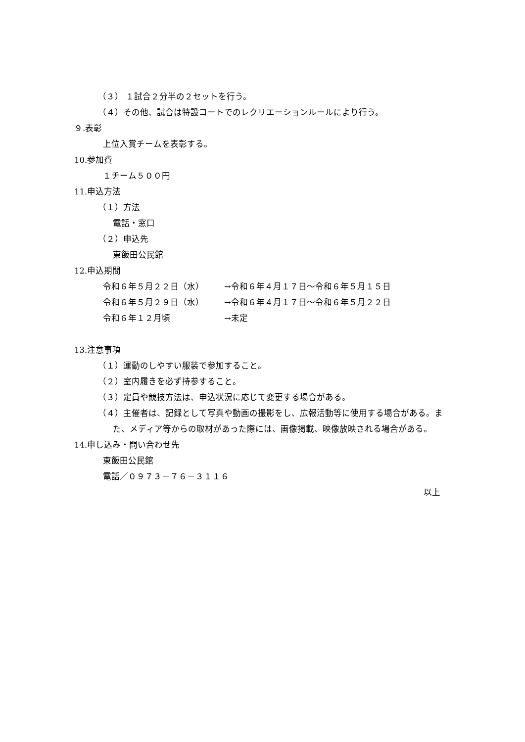（３） １試合２分半の２セットを行う。
（４）その他、試合は特設コートでのレクリエーションルールにより行う。
９.表彰
上位入賞チームを表彰する。
10.参加費
１チーム５００円
11.申込方法
（１）方法
電話・窓口
（２）申込先
東飯田公民館
12.申込期間
令和６年５月２２日（水） →令和６年４月１７日～令和６年５月１５日
令和６年５月２９日（水） →令和６年４月１７日～令和６年５月２２日
令和６年１２月頃 →未定
13.注意事項
（１）運動のしやすい服装で参加すること。
（２）室内履きを必ず持参すること。
（３）定員や競技方法は、申込状況に応じて変更する場合がある。
（４）主催者は、記録として写真や動画の撮影をし、広報活動等に使用する場合がある。また、メディア等からの取材があった際には、画像掲載、映像放映される場合がある。
14.申し込み・問い合わせ先
東飯田公民館
電話／０９７３－７６－３１１６
以上